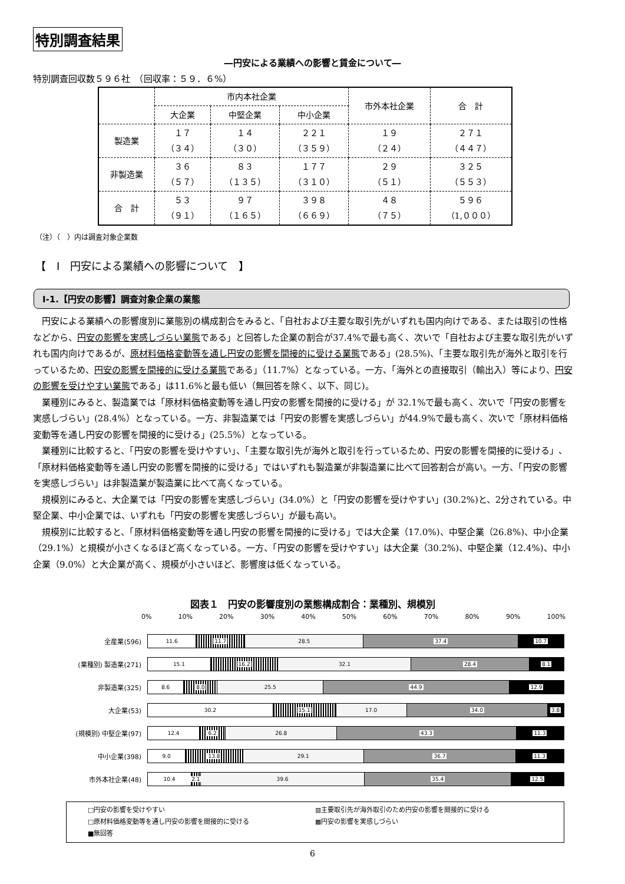特別調査結果
―円安による業績への影響と賃金について―
特別調査回収数５９６社　（回収率：５９．６%）
| | 市内本社企業 | | | 市外本社企業 | 合 計 |
| --- | --- | --- | --- | --- | --- |
| | 大企業 | 中堅企業 | 中小企業 | | |
| 製造業 | １７ （３４） | １４ （３０） | ２２１ （３５９） | １９ （２４） | ２７１ （４４７） |
| 非製造業 | ３６ （５７） | ８３ （１３５） | １７７ （３１０） | ２９ （５１） | ３２５ （５５３） |
| 合 計 | ５３ （９１） | ９７ （１６５） | ３９８ （６６９） | ４８ （７５） | ５９６ （1,０００） |
（注）（　）内は調査対象企業数
【　Ⅰ　円安による業績への影響について　】
Ⅰ-1.【円安の影響】調査対象企業の業態
円安による業績への影響度別に業態別の構成割合をみると、「自社および主要な取引先がいずれも国内向けである、または取引の性格などから、円安の影響を実感しづらい業態である」と回答した企業の割合が37.4%で最も高く、次いで「自社および主要な取引先がいずれも国内向けであるが、原材料価格変動等を通し円安の影響を間接的に受ける業態である」(28.5%)、「主要な取引先が海外と取引を行っているため、円安の影響を間接的に受ける業態である」（11.7%）となっている。一方、「海外との直接取引（輸出入）等により、円安の影響を受けやすい業態である」は11.6%と最も低い（無回答を除く、以下、同じ)。
業種別にみると、製造業では「原材料価格変動等を通し円安の影響を間接的に受ける」が 32.1%で最も高く、次いで「円安の影響を実感しづらい」(28.4%）となっている。一方、非製造業では「円安の影響を実感しづらい」が44.9%で最も高く、次いで「原材料価格変動等を通し円安の影響を間接的に受ける」(25.5%）となっている。
業種別に比較すると、「円安の影響を受けやすい」、「主要な取引先が海外と取引を行っているため、円安の影響を間接的に受ける」、「原材料価格変動等を通し円安の影響を間接的に受ける」ではいずれも製造業が非製造業に比べて回答割合が高い。一方、「円安の影響を実感しづらい」は非製造業が製造業に比べて高くなっている。
規模別にみると、大企業では「円安の影響を実感しづらい」(34.0%）と「円安の影響を受けやすい」(30.2%)と、2分されている。中堅企業、中小企業では、いずれも「円安の影響を実感しづらい」が最も高い。
規模別に比較すると、「原材料価格変動等を通し円安の影響を間接的に受ける」では大企業（17.0%)、中堅企業（26.8%)、中小企業（29.1%）と規模が小さくなるほど高くなっている。一方、「円安の影響を受けやすい」は大企業（30.2%)、中堅企業（12.4%)、中小企業（9.0%）と大企業が高く、規模が小さいほど、影響度は低くなっている。
図表１　円安の影響度別の業態構成割合：業種別、規模別
0% 10% 20% 30% 40% 50% 60% 70% 80% 90% 100%
全産業(596)
11.6 11.7 28.5 37.4 10.7
(業種別) 製造業(271)
15.1 16.2 32.1 28.4 8.1
非製造業(325)
8.6 8.0 25.5 44.9 12.9
大企業(53)
30.2 15.1 17.0 34.0 3.8
(規模別) 中堅企業(97)
12.4 6.2 26.8 43.3 11.3
中小企業(398)
9.0 13.8 29.1 36.7 11.3
市外本社企業(48)
10.4 2.1 39.6 35.4 12.5
□円安の影響を受けやすい
▥主要取引先が海外取引のため円安の影響を間接的に受ける
□原材料価格変動等を通し円安の影響を間接的に受ける
▩円安の影響を実感しづらい
■無回答
6